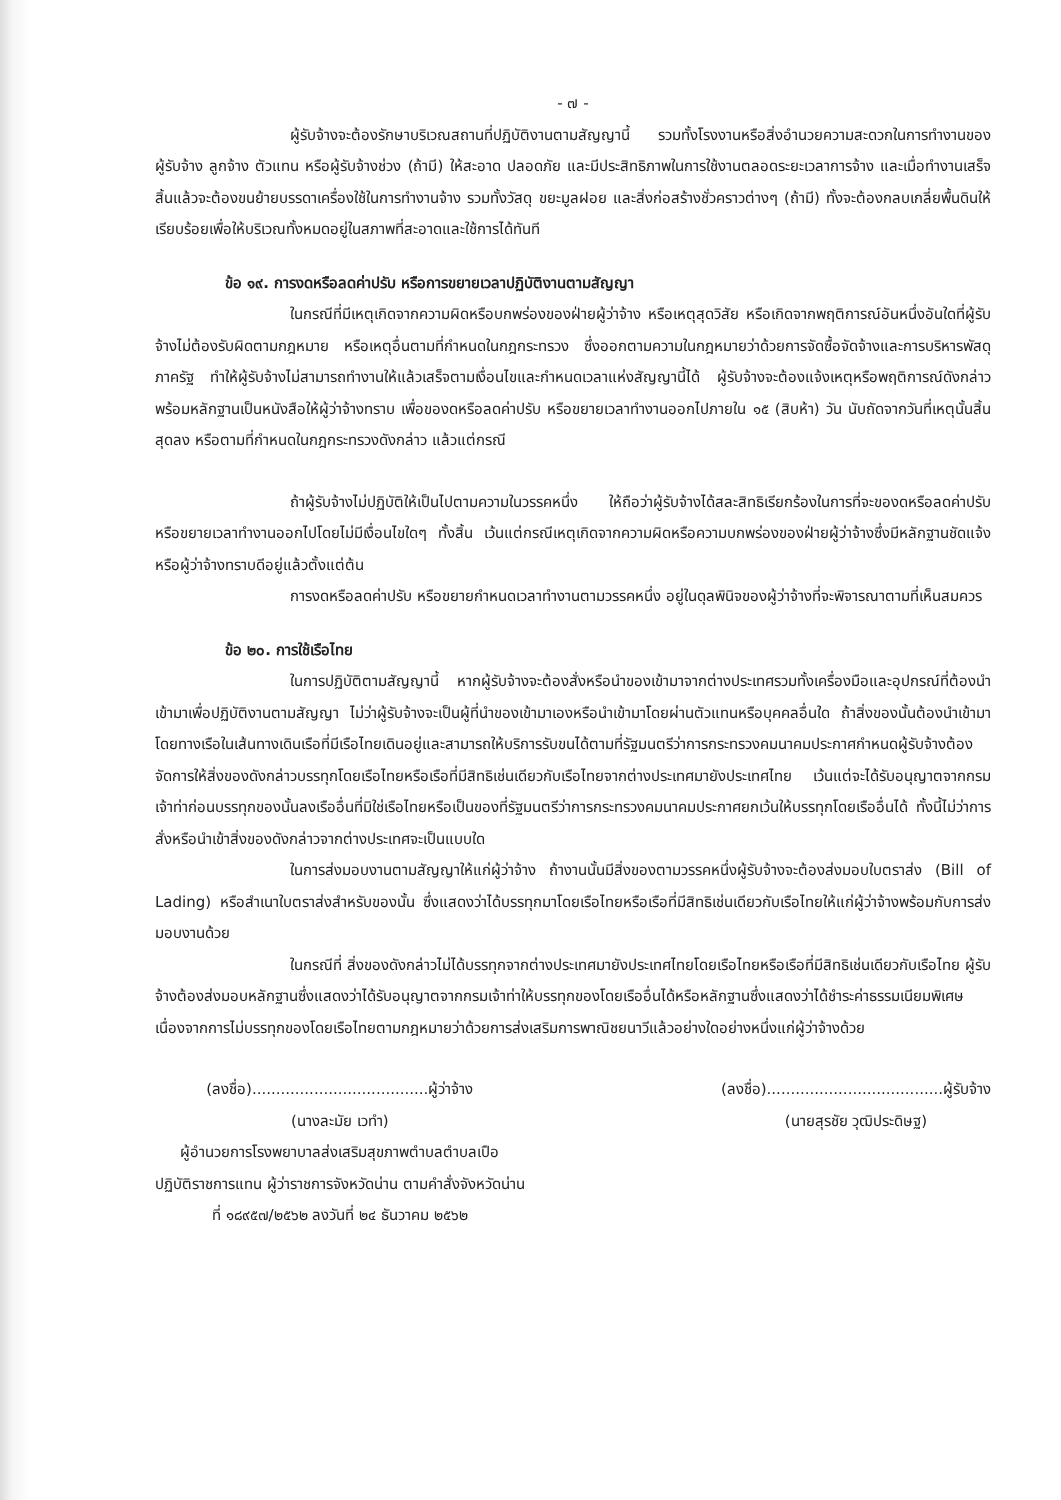- ๗ -
ผู้รับจ้างจะต้องรักษาบริเวณสถานที่ปฏิบัติงานตามสัญญานี้ รวมทั้งโรงงานหรือสิ่งอำนวยความสะดวกในการทำงานของผู้รับจ้าง ลูกจ้าง ตัวแทน หรือผู้รับจ้างช่วง (ถ้ามี) ให้สะอาด ปลอดภัย และมีประสิทธิภาพในการใช้งานตลอดระยะเวลาการจ้าง และเมื่อทำงานเสร็จสิ้นแล้วจะต้องขนย้ายบรรดาเครื่องใช้ในการทำงานจ้าง รวมทั้งวัสดุ ขยะมูลฝอย และสิ่งก่อสร้างชั่วคราวต่างๆ (ถ้ามี) ทั้งจะต้องกลบเกลี่ยพื้นดินให้เรียบร้อยเพื่อให้บริเวณทั้งหมดอยู่ในสภาพที่สะอาดและใช้การได้ทันที
ข้อ ๑๙. การงดหรือลดค่าปรับ หรือการขยายเวลาปฏิบัติงานตามสัญญา
ในกรณีที่มีเหตุเกิดจากความผิดหรือบกพร่องของฝ่ายผู้ว่าจ้าง หรือเหตุสุดวิสัย หรือเกิดจากพฤติการณ์อันหนึ่งอันใดที่ผู้รับจ้างไม่ต้องรับผิดตามกฎหมาย หรือเหตุอื่นตามที่กำหนดในกฎกระทรวง ซึ่งออกตามความในกฎหมายว่าด้วยการจัดซื้อจัดจ้างและการบริหารพัสดุภาครัฐ ทำให้ผู้รับจ้างไม่สามารถทำงานให้แล้วเสร็จตามเงื่อนไขและกำหนดเวลาแห่งสัญญานี้ได้ ผู้รับจ้างจะต้องแจ้งเหตุหรือพฤติการณ์ดังกล่าวพร้อมหลักฐานเป็นหนังสือให้ผู้ว่าจ้างทราบ เพื่อของดหรือลดค่าปรับ หรือขยายเวลาทำงานออกไปภายใน ๑๕ (สิบห้า) วัน นับถัดจากวันที่เหตุนั้นสิ้นสุดลง หรือตามที่กำหนดในกฎกระทรวงดังกล่าว แล้วแต่กรณี
ถ้าผู้รับจ้างไม่ปฏิบัติให้เป็นไปตามความในวรรคหนึ่ง ให้ถือว่าผู้รับจ้างได้สละสิทธิเรียกร้องในการที่จะของดหรือลดค่าปรับ หรือขยายเวลาทำงานออกไปโดยไม่มีเงื่อนไขใดๆ ทั้งสิ้น เว้นแต่กรณีเหตุเกิดจากความผิดหรือความบกพร่องของฝ่ายผู้ว่าจ้างซึ่งมีหลักฐานชัดแจ้งหรือผู้ว่าจ้างทราบดีอยู่แล้วตั้งแต่ต้น
การงดหรือลดค่าปรับ หรือขยายกำหนดเวลาทำงานตามวรรคหนึ่ง อยู่ในดุลพินิจของผู้ว่าจ้างที่จะพิจารณาตามที่เห็นสมควร
ข้อ ๒๐. การใช้เรือไทย
ในการปฏิบัติตามสัญญานี้ หากผู้รับจ้างจะต้องสั่งหรือนำของเข้ามาจากต่างประเทศรวมทั้งเครื่องมือและอุปกรณ์ที่ต้องนำเข้ามาเพื่อปฏิบัติงานตามสัญญา ไม่ว่าผู้รับจ้างจะเป็นผู้ที่นำของเข้ามาเองหรือนำเข้ามาโดยผ่านตัวแทนหรือบุคคลอื่นใด ถ้าสิ่งของนั้นต้องนำเข้ามาโดยทางเรือในเส้นทางเดินเรือที่มีเรือไทยเดินอยู่และสามารถให้บริการรับขนได้ตามที่รัฐมนตรีว่าการกระทรวงคมนาคมประกาศกำหนดผู้รับจ้างต้องจัดการให้สิ่งของดังกล่าวบรรทุกโดยเรือไทยหรือเรือที่มีสิทธิเช่นเดียวกับเรือไทยจากต่างประเทศมายังประเทศไทย เว้นแต่จะได้รับอนุญาตจากกรมเจ้าท่าก่อนบรรทุกของนั้นลงเรืออื่นที่มิใช่เรือไทยหรือเป็นของที่รัฐมนตรีว่าการกระทรวงคมนาคมประกาศยกเว้นให้บรรทุกโดยเรืออื่นได้ ทั้งนี้ไม่ว่าการสั่งหรือนำเข้าสิ่งของดังกล่าวจากต่างประเทศจะเป็นแบบใด
ในการส่งมอบงานตามสัญญาให้แก่ผู้ว่าจ้าง ถ้างานนั้นมีสิ่งของตามวรรคหนึ่งผู้รับจ้างจะต้องส่งมอบใบตราส่ง (Bill of Lading) หรือสำเนาใบตราส่งสำหรับของนั้น ซึ่งแสดงว่าได้บรรทุกมาโดยเรือไทยหรือเรือที่มีสิทธิเช่นเดียวกับเรือไทยให้แก่ผู้ว่าจ้างพร้อมกับการส่งมอบงานด้วย
ในกรณีที่ สิ่งของดังกล่าวไม่ได้บรรทุกจากต่างประเทศมายังประเทศไทยโดยเรือไทยหรือเรือที่มีสิทธิเช่นเดียวกับเรือไทย ผู้รับจ้างต้องส่งมอบหลักฐานซึ่งแสดงว่าได้รับอนุญาตจากกรมเจ้าท่าให้บรรทุกของโดยเรืออื่นได้หรือหลักฐานซึ่งแสดงว่าได้ชำระค่าธรรมเนียมพิเศษเนื่องจากการไม่บรรทุกของโดยเรือไทยตามกฎหมายว่าด้วยการส่งเสริมการพาณิชยนาวีแล้วอย่างใดอย่างหนึ่งแก่ผู้ว่าจ้างด้วย
(ลงชื่อ).....................................ผู้ว่าจ้าง
(นางละมัย เวทำ)
ผู้อำนวยการโรงพยาบาลส่งเสริมสุขภาพตำบลตำบลเปือ
ปฏิบัติราชการแทน ผู้ว่าราชการจังหวัดน่าน ตามคำสั่งจังหวัดน่าน
ที่ ๑๘๙๕๗/๒๕๖๒ ลงวันที่ ๒๔ ธันวาคม ๒๕๖๒
(ลงชื่อ).....................................ผู้รับจ้าง
(นายสุรชัย วุฒิประดิษฐ)